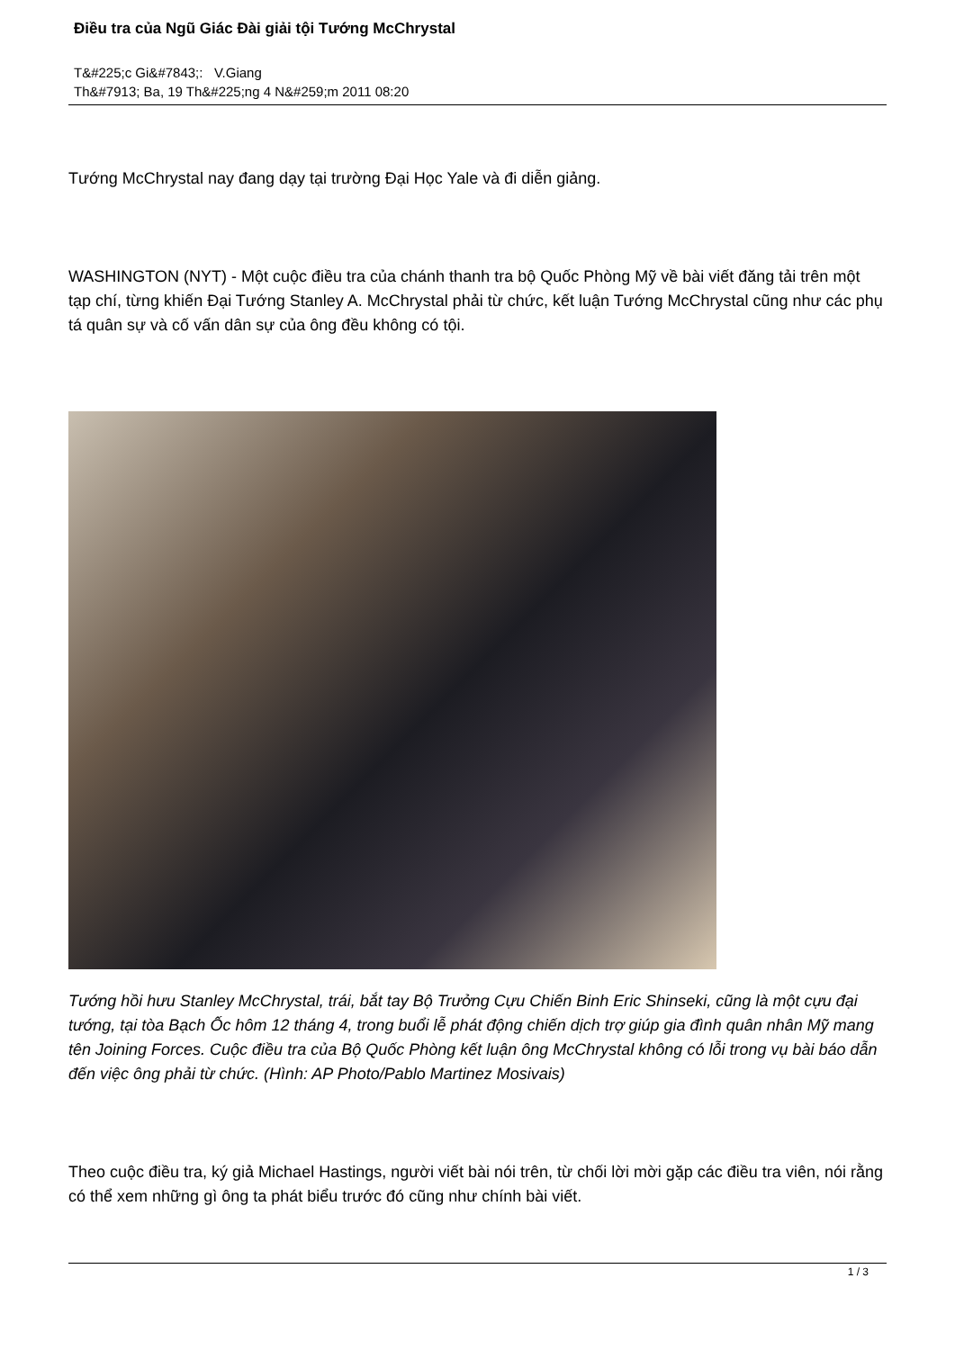Điều tra của Ngũ Giác Đài giải tội Tướng McChrystal
T&#225;c Gi&#7843;: V.Giang
Th&#7913; Ba, 19 Th&#225;ng 4 N&#259;m 2011 08:20
Tướng McChrystal nay đang dạy tại trường Đại Học Yale và đi diễn giảng.
WASHINGTON (NYT) - Một cuộc điều tra của chánh thanh tra bộ Quốc Phòng Mỹ về bài viết đăng tải trên một tạp chí, từng khiến Ðại Tướng Stanley A. McChrystal phải từ chức, kết luận Tướng McChrystal cũng như các phụ tá quân sự và cố vấn dân sự của ông đều không có tội.
Tướng hồi hưu Stanley McChrystal, trái, bắt tay Bộ Trưởng Cựu Chiến Binh Eric Shinseki, cũng là một cựu đại tướng, tại tòa Bạch Ốc hôm 12 tháng 4, trong buổi lễ phát động chiến dịch trợ giúp gia đình quân nhân Mỹ mang tên Joining Forces. Cuộc điều tra của Bộ Quốc Phòng kết luận ông McChrystal không có lỗi trong vụ bài báo dẫn đến việc ông phải từ chức. (Hình: AP Photo/Pablo Martinez Mosivais)
Theo cuộc điều tra, ký giả Michael Hastings, người viết bài nói trên, từ chối lời mời gặp các điều tra viên, nói rằng có thể xem những gì ông ta phát biểu trước đó cũng như chính bài viết.
1 / 3